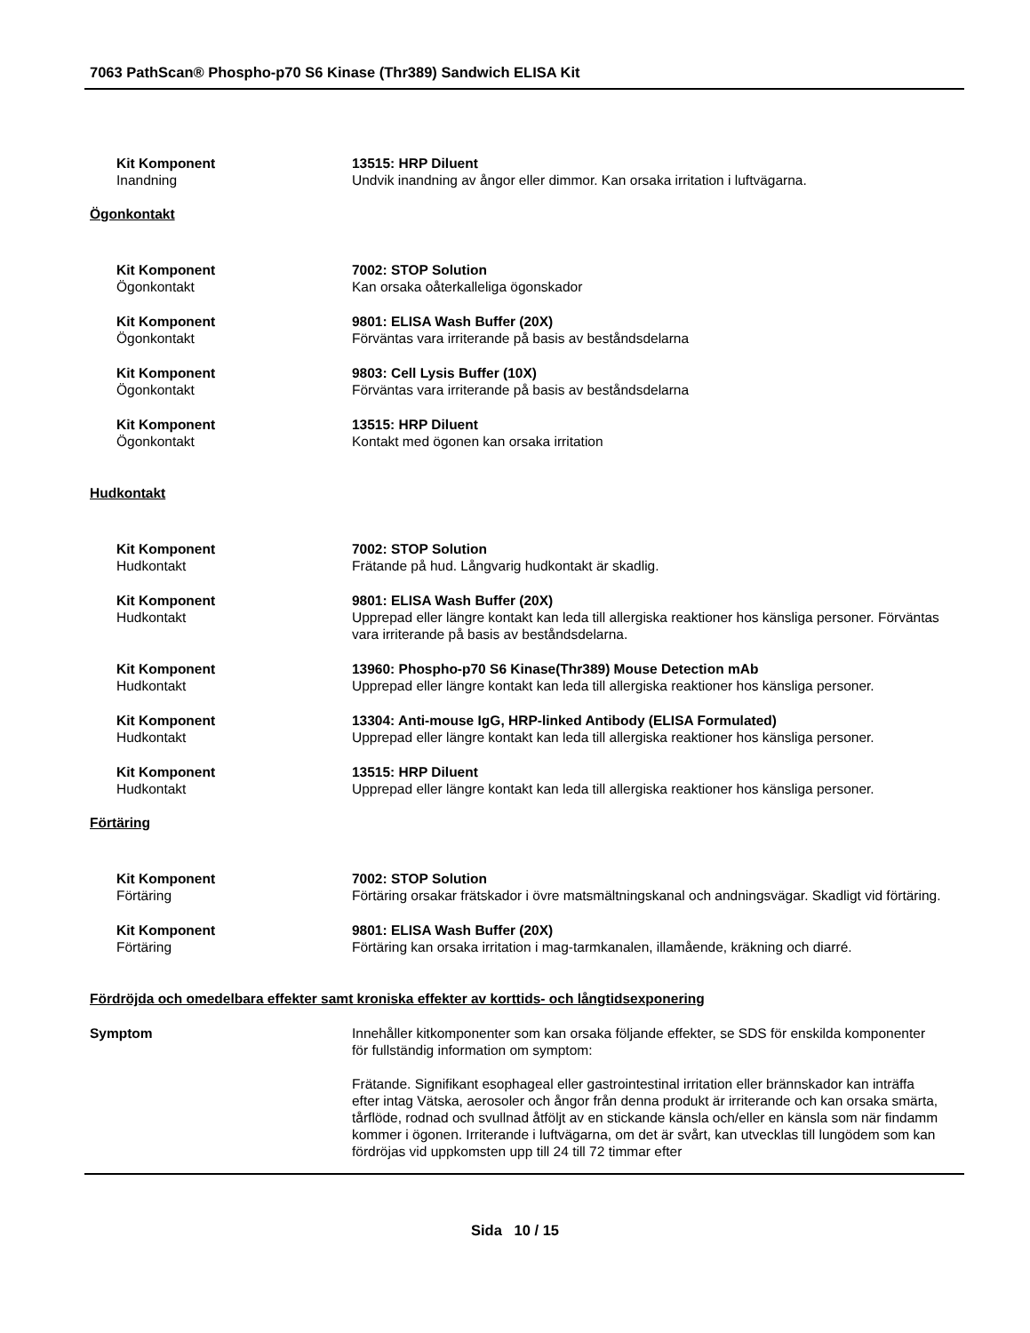7063 PathScan® Phospho-p70 S6 Kinase (Thr389) Sandwich ELISA Kit
Kit Komponent
Inandning
13515: HRP Diluent
Undvik inandning av ångor eller dimmor. Kan orsaka irritation i luftvägarna.
Ögonkontakt
Kit Komponent
Ögonkontakt
7002: STOP Solution
Kan orsaka oåterkalleliga ögonskador
Kit Komponent
Ögonkontakt
9801: ELISA Wash Buffer (20X)
Förväntas vara irriterande på basis av beståndsdelarna
Kit Komponent
Ögonkontakt
9803: Cell Lysis Buffer (10X)
Förväntas vara irriterande på basis av beståndsdelarna
Kit Komponent
Ögonkontakt
13515: HRP Diluent
Kontakt med ögonen kan orsaka irritation
Hudkontakt
Kit Komponent
Hudkontakt
7002: STOP Solution
Frätande på hud. Långvarig hudkontakt är skadlig.
Kit Komponent
Hudkontakt
9801: ELISA Wash Buffer (20X)
Upprepad eller längre kontakt kan leda till allergiska reaktioner hos känsliga personer. Förväntas vara irriterande på basis av beståndsdelarna.
Kit Komponent
Hudkontakt
13960: Phospho-p70 S6 Kinase(Thr389) Mouse Detection mAb
Upprepad eller längre kontakt kan leda till allergiska reaktioner hos känsliga personer.
Kit Komponent
Hudkontakt
13304: Anti-mouse IgG, HRP-linked Antibody (ELISA Formulated)
Upprepad eller längre kontakt kan leda till allergiska reaktioner hos känsliga personer.
Kit Komponent
Hudkontakt
13515: HRP Diluent
Upprepad eller längre kontakt kan leda till allergiska reaktioner hos känsliga personer.
Förtäring
Kit Komponent
Förtäring
7002: STOP Solution
Förtäring orsakar frätskador i övre matsmältningskanal och andningsvägar. Skadligt vid förtäring.
Kit Komponent
Förtäring
9801: ELISA Wash Buffer (20X)
Förtäring kan orsaka irritation i mag-tarmkanalen, illamående, kräkning och diarré.
Fördröjda och omedelbara effekter samt kroniska effekter av korttids- och långtidsexponering
Symptom Innehåller kitkomponenter som kan orsaka följande effekter, se SDS för enskilda komponenter för fullständig information om symptom:
Frätande. Signifikant esophageal eller gastrointestinal irritation eller brännskador kan inträffa efter intag Vätska, aerosoler och ångor från denna produkt är irriterande och kan orsaka smärta, tårflöde, rodnad och svullnad åtföljt av en stickande känsla och/eller en känsla som när findamm kommer i ögonen. Irriterande i luftvägarna, om det är svårt, kan utvecklas till lungödem som kan fördröjas vid uppkomsten upp till 24 till 72 timmar efter
Sida 10 / 15